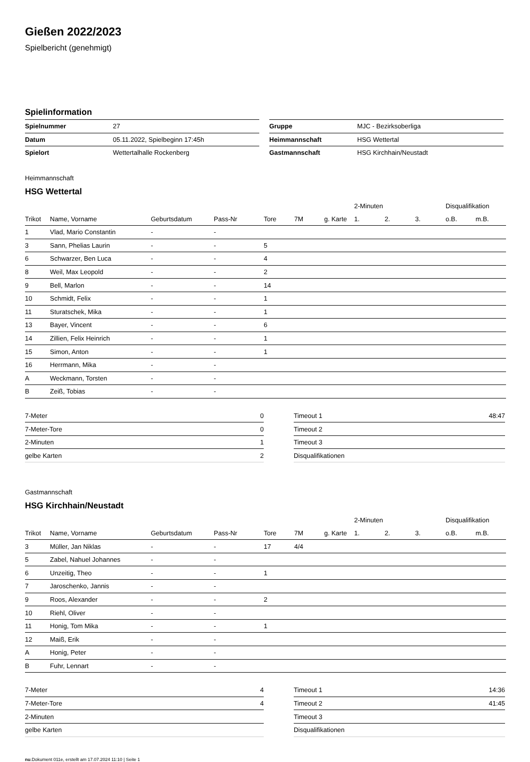Gießen 2022/2023
Spielbericht (genehmigt)
Spielinformation
| Spielnummer | 27 |
| Datum | 05.11.2022, Spielbeginn 17:45h |
| Spielort | Wettertalhalle Rockenberg |
| Gruppe | MJC - Bezirksoberliga |
| Heimmannschaft | HSG Wettertal |
| Gastmannschaft | HSG Kirchhain/Neustadt |
Heimmannschaft
HSG Wettertal
| | | | | | | | 2-Minuten | | | Disqualifikation | |
| --- | --- | --- | --- | --- | --- | --- | --- | --- | --- | --- | --- |
| Trikot | Name, Vorname | Geburtsdatum | Pass-Nr | Tore | 7M | g. Karte | 1. | 2. | 3. | o.B. | m.B. |
| 1 | Vlad, Mario Constantin | - | - | | | | | | | | |
| 3 | Sann, Phelias Laurin | - | - | 5 | | | | | | | |
| 6 | Schwarzer, Ben Luca | - | - | 4 | | | | | | | |
| 8 | Weil, Max Leopold | - | - | 2 | | | | | | | |
| 9 | Bell, Marlon | - | - | 14 | | | | | | | |
| 10 | Schmidt, Felix | - | - | 1 | | | | | | | |
| 11 | Sturatschek, Mika | - | - | 1 | | | | | | | |
| 13 | Bayer, Vincent | - | - | 6 | | | | | | | |
| 14 | Zillien, Felix Heinrich | - | - | 1 | | | | | | | |
| 15 | Simon, Anton | - | - | 1 | | | | | | | |
| 16 | Herrmann, Mika | - | - | | | | | | | | |
| A | Weckmann, Torsten | - | - | | | | | | | | |
| B | Zeiß, Tobias | - | - | | | | | | | | |
| 7-Meter | 0 |
| 7-Meter-Tore | 0 |
| 2-Minuten | 1 |
| gelbe Karten | 2 |
| Timeout 1 | 48:47 |
| Timeout 2 | |
| Timeout 3 | |
| Disqualifikationen | |
Gastmannschaft
HSG Kirchhain/Neustadt
| | | | | | | | 2-Minuten | | | Disqualifikation | |
| --- | --- | --- | --- | --- | --- | --- | --- | --- | --- | --- | --- |
| Trikot | Name, Vorname | Geburtsdatum | Pass-Nr | Tore | 7M | g. Karte | 1. | 2. | 3. | o.B. | m.B. |
| 3 | Müller, Jan Niklas | - | - | 17 | 4/4 | | | | | | |
| 5 | Zabel, Nahuel Johannes | - | - | | | | | | | | |
| 6 | Unzeitig, Theo | - | - | 1 | | | | | | | |
| 7 | Jaroschenko, Jannis | - | - | | | | | | | | |
| 9 | Roos, Alexander | - | - | 2 | | | | | | | |
| 10 | Riehl, Oliver | - | - | | | | | | | | |
| 11 | Honig, Tom Mika | - | - | 1 | | | | | | | |
| 12 | Maiß, Erik | - | - | | | | | | | | |
| A | Honig, Peter | - | - | | | | | | | | |
| B | Fuhr, Lennart | - | - | | | | | | | | |
| 7-Meter | 4 |
| 7-Meter-Tore | 4 |
| 2-Minuten | |
| gelbe Karten | |
| Timeout 1 | 14:36 |
| Timeout 2 | 41:45 |
| Timeout 3 | |
| Disqualifikationen | |
nu.Dokument 011e, erstellt am 17.07.2024 11:10 | Seite 1